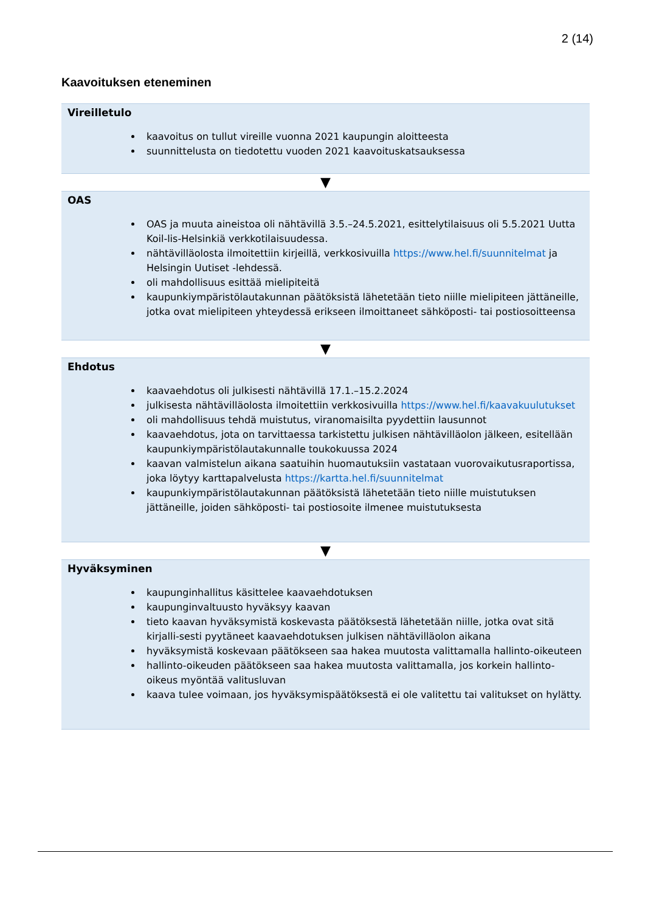2 (14)
Kaavoituksen eteneminen
Vireilletulo
kaavoitus on tullut vireille vuonna 2021 kaupungin aloitteesta
suunnittelusta on tiedotettu vuoden 2021 kaavoituskatsauksessa
▼
OAS
OAS ja muuta aineistoa oli nähtävillä 3.5.–24.5.2021, esittelytilaisuus oli 5.5.2021 Uutta Koil-lis-Helsinkiä verkkotilaisuudessa.
nähtävilläolosta ilmoitettiin kirjeillä, verkkosivuilla https://www.hel.fi/suunnitelmat ja Helsingin Uutiset -lehdessä.
oli mahdollisuus esittää mielipiteitä
kaupunkiympäristölautakunnan päätöksistä lähetetään tieto niille mielipiteen jättäneille, jotka ovat mielipiteen yhteydessä erikseen ilmoittaneet sähköposti- tai postiosoitteensa
▼
Ehdotus
kaavaehdotus oli julkisesti nähtävillä 17.1.–15.2.2024
julkisesta nähtävilläolosta ilmoitettiin verkkosivuilla https://www.hel.fi/kaavakuulutukset
oli mahdollisuus tehdä muistutus, viranomaisilta pyydettiin lausunnot
kaavaehdotus, jota on tarvittaessa tarkistettu julkisen nähtävilläolon jälkeen, esitellään kaupunkiympäristölautakunnalle toukokuussa 2024
kaavan valmistelun aikana saatuihin huomautuksiin vastataan vuorovaikutusraportissa, joka löytyy karttapalvelusta https://kartta.hel.fi/suunnitelmat
kaupunkiympäristölautakunnan päätöksistä lähetetään tieto niille muistutuksen jättäneille, joiden sähköposti- tai postiosoite ilmenee muistutuksesta
▼
Hyväksyminen
kaupunginhallitus käsittelee kaavaehdotuksen
kaupunginvaltuusto hyväksyy kaavan
tieto kaavan hyväksymistä koskevasta päätöksestä lähetetään niille, jotka ovat sitä kirjalli-sesti pyytäneet kaavaehdotuksen julkisen nähtävilläolon aikana
hyväksymistä koskevaan päätökseen saa hakea muutosta valittamalla hallinto-oikeuteen
hallinto-oikeuden päätökseen saa hakea muutosta valittamalla, jos korkein hallinto-oikeus myöntää valitusluvan
kaava tulee voimaan, jos hyväksymispäätöksestä ei ole valitettu tai valitukset on hylätty.